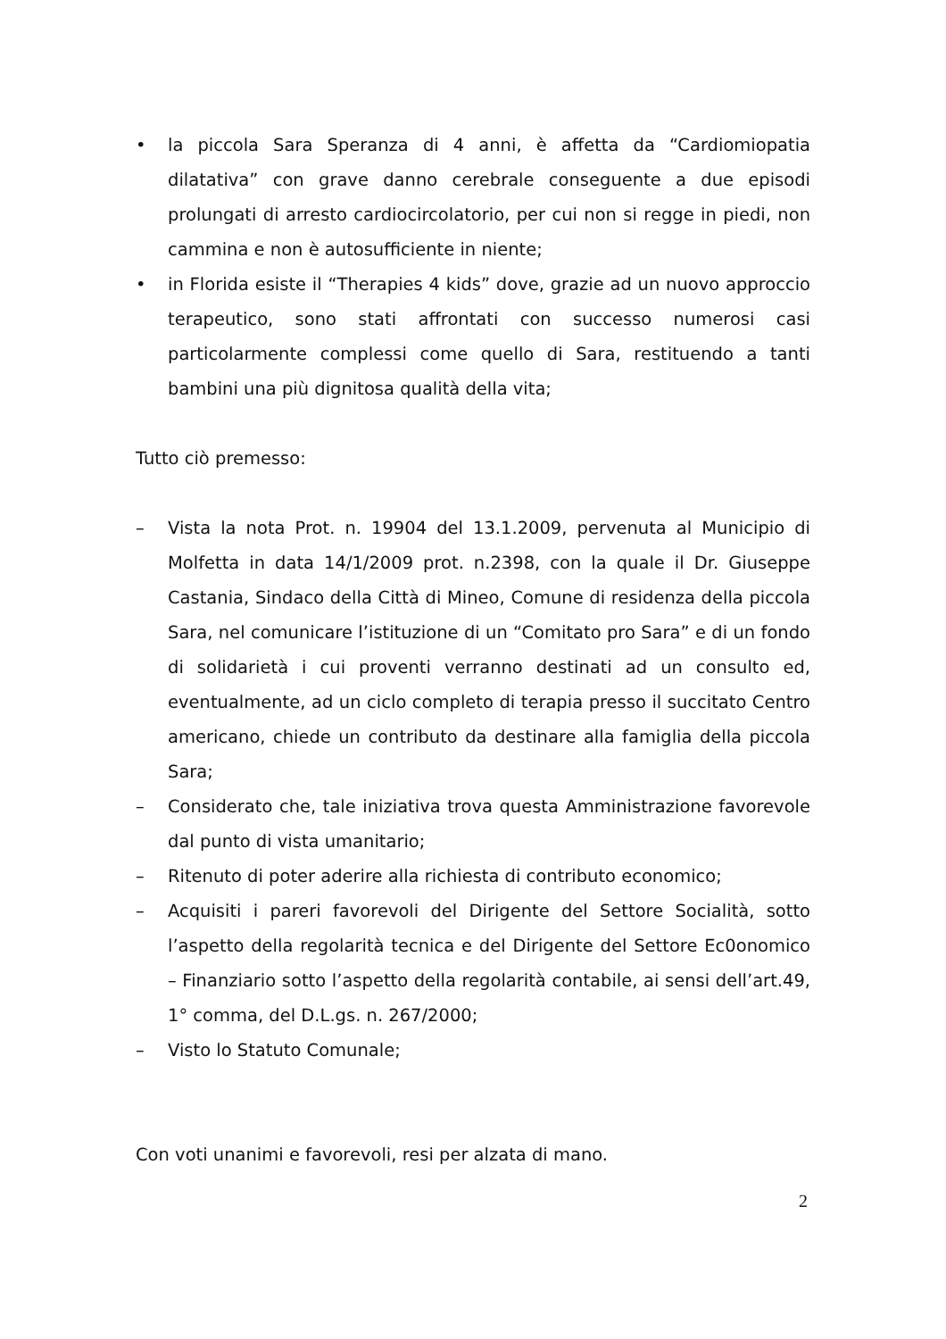• la piccola Sara Speranza di 4 anni, è affetta da “Cardiomiopatia dilatativa” con grave danno cerebrale conseguente a due episodi prolungati di arresto cardiocircolatorio, per cui non si regge in piedi, non cammina e non è autosufficiente in niente;
• in Florida esiste il “Therapies 4 kids” dove, grazie ad un nuovo approccio terapeutico, sono stati affrontati con successo numerosi casi particolarmente complessi come quello di Sara, restituendo a tanti bambini una più dignitosa qualità della vita;
Tutto ciò premesso:
– Vista la nota Prot. n. 19904 del 13.1.2009, pervenuta al Municipio di Molfetta in data 14/1/2009 prot. n.2398, con la quale il Dr. Giuseppe Castania, Sindaco della Città di Mineo, Comune di residenza della piccola Sara, nel comunicare l’istituzione di un “Comitato pro Sara” e di un fondo di solidarietà i cui proventi verranno destinati ad un consulto ed, eventualmente, ad un ciclo completo di terapia presso il succitato Centro americano, chiede un contributo da destinare alla famiglia della piccola Sara;
– Considerato che, tale iniziativa trova questa Amministrazione favorevole dal punto di vista umanitario;
– Ritenuto di poter aderire alla richiesta di contributo economico;
– Acquisiti i pareri favorevoli del Dirigente del Settore Socialità, sotto l’aspetto della regolarità tecnica e del Dirigente del Settore Ec0onomico – Finanziario sotto l’aspetto della regolarità contabile, ai sensi dell’art.49, 1° comma, del D.L.gs. n. 267/2000;
– Visto lo Statuto Comunale;
Con voti unanimi e favorevoli, resi per alzata di mano.
2